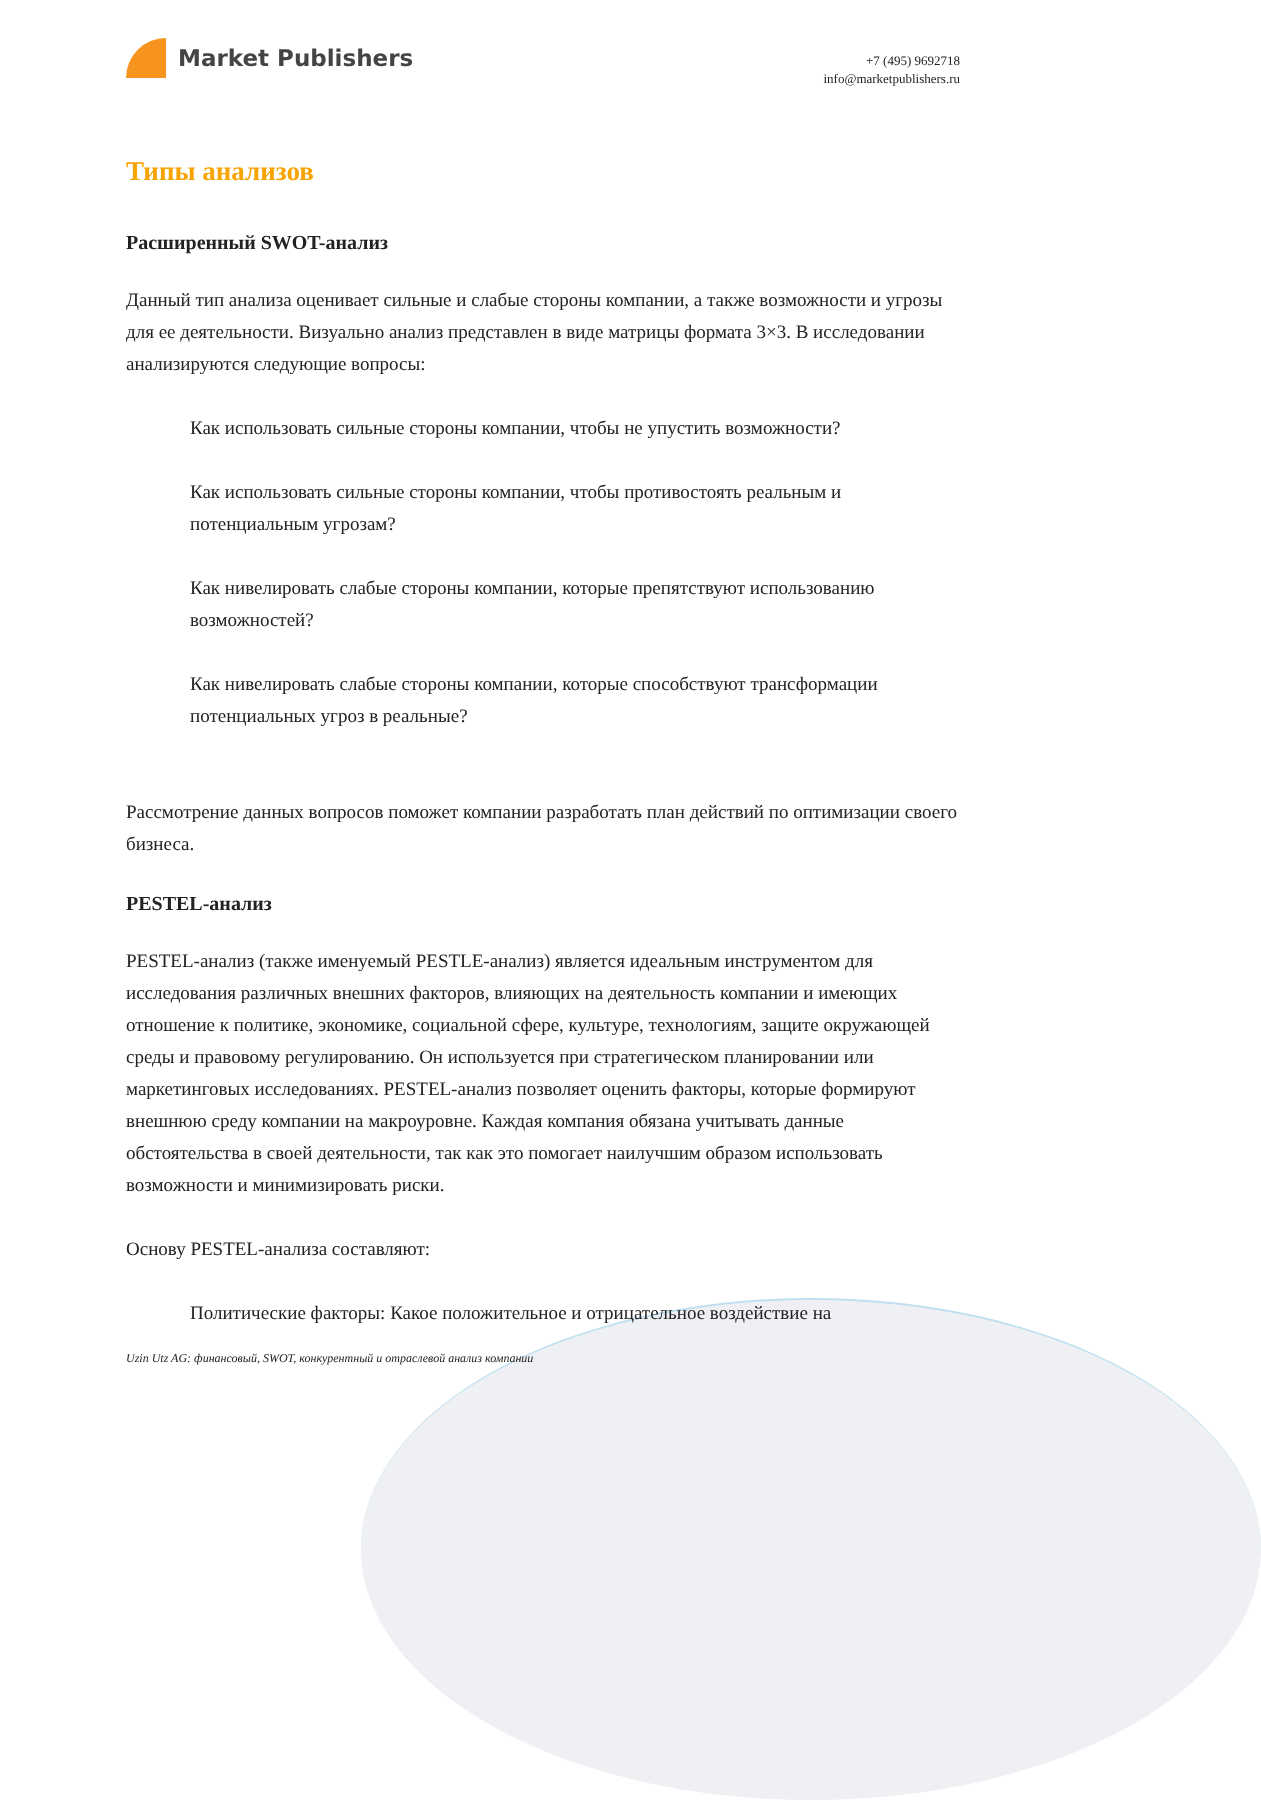Market Publishers
+7 (495) 9692718
info@marketpublishers.ru
Типы анализов
Расширенный SWOT-анализ
Данный тип анализа оценивает сильные и слабые стороны компании, а также возможности и угрозы для ее деятельности. Визуально анализ представлен в виде матрицы формата 3×3. В исследовании анализируются следующие вопросы:
Как использовать сильные стороны компании, чтобы не упустить возможности?
Как использовать сильные стороны компании, чтобы противостоять реальным и потенциальным угрозам?
Как нивелировать слабые стороны компании, которые препятствуют использованию возможностей?
Как нивелировать слабые стороны компании, которые способствуют трансформации потенциальных угроз в реальные?
Рассмотрение данных вопросов поможет компании разработать план действий по оптимизации своего бизнеса.
PESTEL-анализ
PESTEL-анализ (также именуемый PESTLE-анализ) является идеальным инструментом для исследования различных внешних факторов, влияющих на деятельность компании и имеющих отношение к политике, экономике, социальной сфере, культуре, технологиям, защите окружающей среды и правовому регулированию. Он используется при стратегическом планировании или маркетинговых исследованиях. PESTEL-анализ позволяет оценить факторы, которые формируют внешнюю среду компании на макроуровне. Каждая компания обязана учитывать данные обстоятельства в своей деятельности, так как это помогает наилучшим образом использовать возможности и минимизировать риски.
Основу PESTEL-анализа составляют:
Политические факторы: Какое положительное и отрицательное воздействие на
Uzin Utz AG: финансовый, SWOT, конкурентный и отраслевой анализ компании